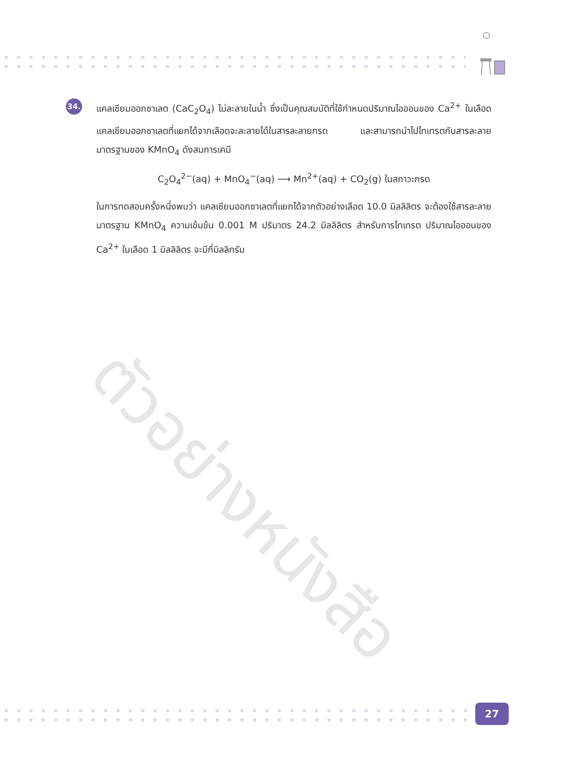ตัวอย่างหนังสือ
34.
แคลเซียมออกซาเลต (CaC<sub>2</sub>O<sub>4</sub>) ไม่ละลายในน้ำ ซึ่งเป็นคุณสมบัติที่ใช้กำหนดปริมาณไอออนของ Ca<sup>2+</sup> ในเลือด แคลเซียมออกซาเลตที่แยกได้จากเลือดจะละลายได้ในสารละลายกรด และสามารถนำไปไทเทรตกับสารละลายมาตรฐานของ KMnO<sub>4</sub> ดังสมการเคมี
C<sub>2</sub>O<sub>4</sub><sup>2−</sup>(aq) + MnO<sub>4</sub><sup>−</sup>(aq) ⟶ Mn<sup>2+</sup>(aq) + CO<sub>2</sub>(g) ในสภาวะกรด
ในการทดสอบครั้งหนึ่งพบว่า แคลเซียมออกซาเลตที่แยกได้จากตัวอย่างเลือด 10.0 มิลลิลิตร จะต้องใช้สารละลายมาตรฐาน KMnO<sub>4</sub> ความเข้มข้น 0.001 M ปริมาตร 24.2 มิลลิลิตร สำหรับการไทเทรต ปริมาณไอออนของ Ca<sup>2+</sup> ในเลือด 1 มิลลิลิตร จะมีกี่มิลลิกรัม
27